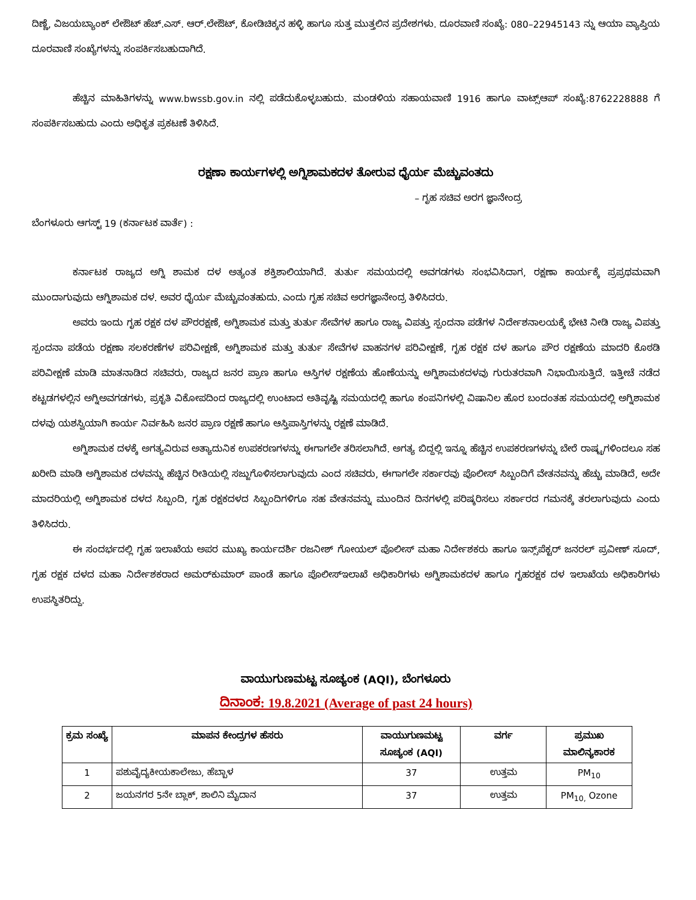ದಿಣ್ಣೆ, ವಿಜಯಬ್ಯಾಂಕ್ ಲೇಔಟ್ ಹೆಚ್.ಎಸ್. ಆರ್.ಲೇಔಟ್, ಕೋಡಿಚಿಕ್ಕನ ಹಳ್ಳಿ ಹಾಗೂ ಸುತ್ತ ಮುತ್ತಲಿನ ಪ್ರದೇಶಗಳು. ದೂರವಾಣಿ ಸಂಖ್ಯೆ: 080–22945143 ನ್ನು ಆಯಾ ವ್ಯಾಪ್ತಿಯ ದೂರವಾಣಿ ಸಂಖ್ಯೆಗಳನ್ನು ಸಂಪರ್ಕಿಸಬಹುದಾಗಿದೆ.
ಹೆಚ್ಚಿನ ಮಾಹಿತಿಗಳನ್ನು www.bwssb.gov.in ನಲ್ಲಿ ಪಡೆದುಕೊಳ್ಳಬಹುದು. ಮಂಡಳಿಯ ಸಹಾಯವಾಣಿ 1916 ಹಾಗೂ ವಾಟ್ಸ್‌ಆಪ್ ಸಂಖ್ಯೆ:8762228888 ಗೆ ಸಂಪರ್ಕಿಸಬಹುದು ಎಂದು ಅಧಿಕೃತ ಪ್ರಕಟಣೆ ತಿಳಿಸಿದೆ.
ರಕ್ಷಣಾ ಕಾರ್ಯಗಳಲ್ಲಿ ಅಗ್ನಿಶಾಮಕದಳ ತೋರುವ ಧೈರ್ಯ ಮೆಚ್ಚುವಂತದು
– ಗೃಹ ಸಚಿವ ಅರಗ ಜ್ಞಾನೇಂದ್ರ
ಬೆಂಗಳೂರು ಆಗಸ್ಟ್ 19 (ಕರ್ನಾಟಕ ವಾರ್ತೆ) :
ಕರ್ನಾಟಕ ರಾಜ್ಯದ ಅಗ್ನಿ ಶಾಮಕ ದಳ ಅತ್ಯಂತ ಶಕ್ತಿಶಾಲಿಯಾಗಿದೆ. ತುರ್ತು ಸಮಯದಲ್ಲಿ ಅವಗಡಗಳು ಸಂಭವಿಸಿದಾಗ, ರಕ್ಷಣಾ ಕಾರ್ಯಕ್ಕೆ ಪ್ರಪ್ರಥಮವಾಗಿ ಮುಂದಾಗುವುದು ಆಗ್ನಿಶಾಮಕ ದಳ. ಅವರ ಧೈರ್ಯ ಮೆಚ್ಚುವಂತಹುದು. ಎಂದು ಗೃಹ ಸಚಿವ ಅರಗಜ್ಞಾನೇಂದ್ರ ತಿಳಿಸಿದರು.
ಅವರು ಇಂದು ಗೃಹ ರಕ್ಷಕ ದಳ ಪೌರರಕ್ಷಣೆ, ಅಗ್ನಿಶಾಮಕ ಮತ್ತು ತುರ್ತು ಸೇವೆಗಳ ಹಾಗೂ ರಾಜ್ಯ ವಿಪತ್ತು ಸ್ಪಂದನಾ ಪಡೆಗಳ ನಿರ್ದೇಶನಾಲಯಕ್ಕೆ ಭೇಟಿ ನೀಡಿ ರಾಜ್ಯ ವಿಪತ್ತು ಸ್ಪಂದನಾ ಪಡೆಯ ರಕ್ಷಣಾ ಸಲಕರಣೆಗಳ ಪರಿವೀಕ್ಷಣೆ, ಅಗ್ನಿಶಾಮಕ ಮತ್ತು ತುರ್ತು ಸೇವೆಗಳ ವಾಹನಗಳ ಪರಿವೀಕ್ಷಣೆ, ಗೃಹ ರಕ್ಷಕ ದಳ ಹಾಗೂ ಪೌರ ರಕ್ಷಣೆಯ ಮಾದರಿ ಕೊಠಡಿ ಪರಿವೀಕ್ಷಣೆ ಮಾಡಿ ಮಾತನಾಡಿದ ಸಚಿವರು, ರಾಜ್ಯದ ಜನರ ಪ್ರಾಣ ಹಾಗೂ ಆಸ್ತಿಗಳ ರಕ್ಷಣೆಯ ಹೊಣೆಯನ್ನು ಅಗ್ನಿಶಾಮಕದಳವು ಗುರುತರವಾಗಿ ನಿಭಾಯಿಸುತ್ತಿದೆ. ಇತ್ತೀಚೆ ನಡೆದ ಕಟ್ಟಡಗಳಲ್ಲಿನ ಅಗ್ನಿಅವಗಡಗಳು, ಪ್ರಕೃತಿ ವಿಕೋಪದಿಂದ ರಾಜ್ಯದಲ್ಲಿ ಉಂಟಾದ ಅತಿವೃಷ್ಟಿ ಸಮಯದಲ್ಲಿ ಹಾಗೂ ಕಂಪನಿಗಳಲ್ಲಿ ವಿಷಾನಿಲ ಹೊರ ಬಂದಂತಹ ಸಮಯದಲ್ಲಿ ಅಗ್ನಿಶಾಮಕ ದಳವು ಯಶಸ್ವಿಯಾಗಿ ಕಾರ್ಯ ನಿರ್ವಹಿಸಿ ಜನರ ಪ್ರಾಣ ರಕ್ಷಣೆ ಹಾಗೂ ಆಸ್ತಿಪಾಸ್ತಿಗಳನ್ನು ರಕ್ಷಣೆ ಮಾಡಿದೆ.
ಅಗ್ನಿಶಾಮಕ ದಳಕ್ಕೆ ಅಗತ್ಯವಿರುವ ಅತ್ಯಾದುನಿಕ ಉಪಕರಣಗಳನ್ನು ಈಗಾಗಲೇ ತರಿಸಲಾಗಿದೆ. ಅಗತ್ಯ ಬಿದ್ದಲ್ಲಿ ಇನ್ನೂ ಹೆಚ್ಚಿನ ಉಪಕರಣಗಳನ್ನು ಬೇರೆ ರಾಷ್ಟ್ರಗಳಿಂದಲೂ ಸಹ ಖರೀದಿ ಮಾಡಿ ಅಗ್ನಿಶಾಮಕ ದಳವನ್ನು ಹೆಚ್ಚಿನ ರೀತಿಯಲ್ಲಿ ಸಜ್ಜುಗೊಳಿಸಲಾಗುವುದು ಎಂದ ಸಚಿವರು, ಈಗಾಗಲೇ ಸರ್ಕಾರವು ಪೊಲೀಸ್ ಸಿಬ್ಬಂದಿಗೆ ವೇತನವನ್ನು ಹೆಚ್ಚು ಮಾಡಿದೆ, ಅದೇ ಮಾದರಿಯಲ್ಲಿ ಅಗ್ನಿಶಾಮಕ ದಳದ ಸಿಬ್ಬಂದಿ, ಗೃಹ ರಕ್ಷಕದಳದ ಸಿಬ್ಬಂದಿಗಳಿಗೂ ಸಹ ವೇತನವನ್ನು ಮುಂದಿನ ದಿನಗಳಲ್ಲಿ ಪರಿಷ್ಕರಿಸಲು ಸರ್ಕಾರದ ಗಮನಕ್ಕೆ ತರಲಾಗುವುದು ಎಂದು ತಿಳಿಸಿದರು.
ಈ ಸಂದರ್ಭದಲ್ಲಿ ಗೃಹ ಇಲಾಖೆಯ ಅಪರ ಮುಖ್ಯ ಕಾರ್ಯದರ್ಶಿ ರಜನೀಶ್ ಗೋಯಲ್ ಪೊಲೀಸ್ ಮಹಾ ನಿರ್ದೇಶಕರು ಹಾಗೂ ಇನ್ಸ್‌ಪೆಕ್ಟರ್ ಜನರಲ್ ಪ್ರವೀಣ್ ಸೂದ್, ಗೃಹ ರಕ್ಷಕ ದಳದ ಮಹಾ ನಿರ್ದೇಶಕರಾದ ಅಮರ್‌ಕುಮಾರ್ ಪಾಂಡೆ ಹಾಗೂ ಪೊಲೀಸ್‌ಇಲಾಖೆ ಅಧಿಕಾರಿಗಳು ಅಗ್ನಿಶಾಮಕದಳ ಹಾಗೂ ಗೃಹರಕ್ಷಕ ದಳ ಇಲಾಖೆಯ ಅಧಿಕಾರಿಗಳು ಉಪಸ್ಥಿತರಿದ್ದು.
ವಾಯುಗುಣಮಟ್ಟ ಸೂಚ್ಯಂಕ (AQI), ಬೆಂಗಳೂರು
ದಿನಾಂಕ: 19.8.2021 (Average of past 24 hours)
| ಕ್ರಮ ಸಂಖ್ಯೆ | ಮಾಪನ ಕೇಂದ್ರಗಳ ಹೆಸರು | ವಾಯುಗುಣಮಟ್ಟ ಸೂಚ್ಯಂಕ (AQI) | ವರ್ಗ | ಪ್ರಮುಖ ಮಾಲಿನ್ಯಕಾರಕ |
| --- | --- | --- | --- | --- |
| 1 | ಪಶುವೈದ್ಯಕೀಯಕಾಲೇಜು, ಹೆಬ್ಬಾಳ | 37 | ಉತ್ತಮ | PM<sub>10</sub> |
| 2 | ಜಯನಗರ 5ನೇ ಬ್ಲಾಕ್, ಶಾಲಿನಿ ಮೈದಾನ | 37 | ಉತ್ತಮ | PM<sub>10,</sub> Ozone |